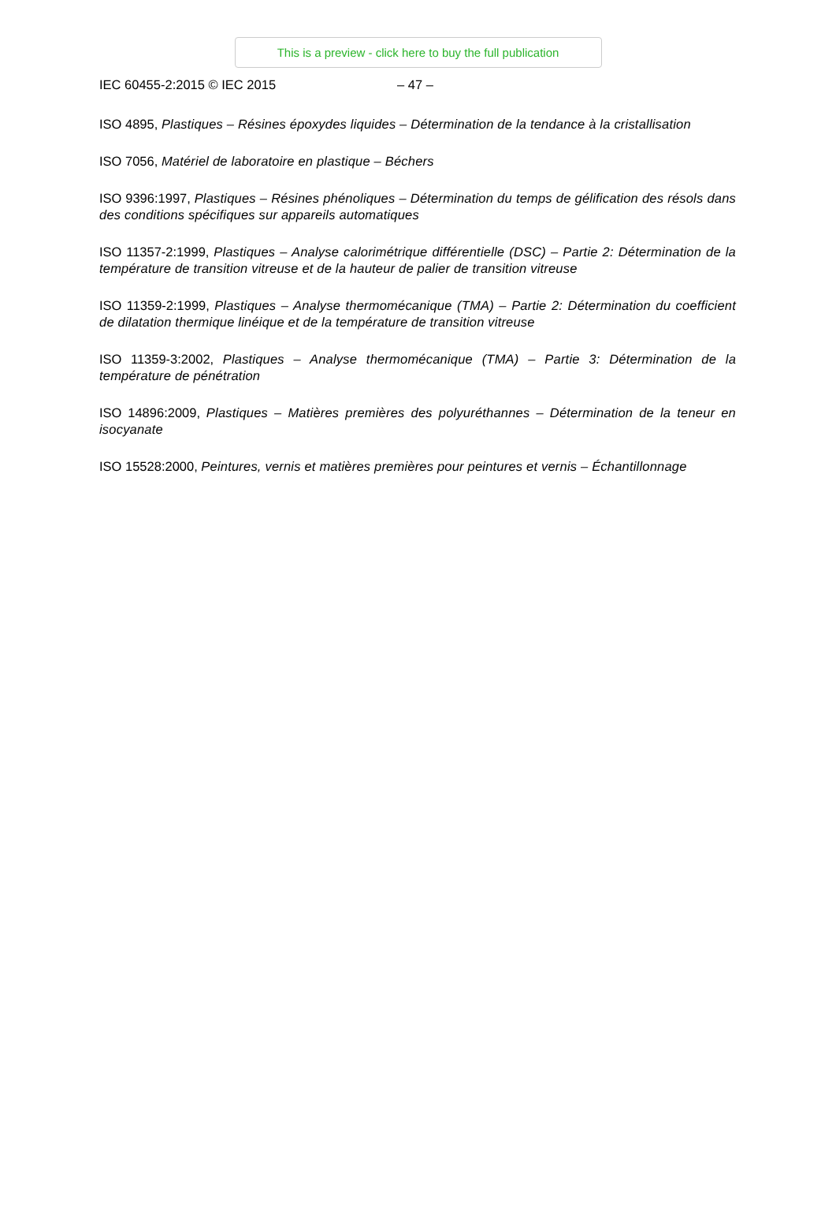This is a preview - click here to buy the full publication
IEC 60455-2:2015 © IEC 2015 – 47 –
ISO 4895, Plastiques – Résines époxydes liquides – Détermination de la tendance à la cristallisation
ISO 7056, Matériel de laboratoire en plastique – Béchers
ISO 9396:1997, Plastiques – Résines phénoliques – Détermination du temps de gélification des résols dans des conditions spécifiques sur appareils automatiques
ISO 11357-2:1999, Plastiques – Analyse calorimétrique différentielle (DSC) – Partie 2: Détermination de la température de transition vitreuse et de la hauteur de palier de transition vitreuse
ISO 11359-2:1999, Plastiques – Analyse thermomécanique (TMA) – Partie 2: Détermination du coefficient de dilatation thermique linéique et de la température de transition vitreuse
ISO 11359-3:2002, Plastiques – Analyse thermomécanique (TMA) – Partie 3: Détermination de la température de pénétration
ISO 14896:2009, Plastiques – Matières premières des polyuréthannes – Détermination de la teneur en isocyanate
ISO 15528:2000, Peintures, vernis et matières premières pour peintures et vernis – Échantillonnage